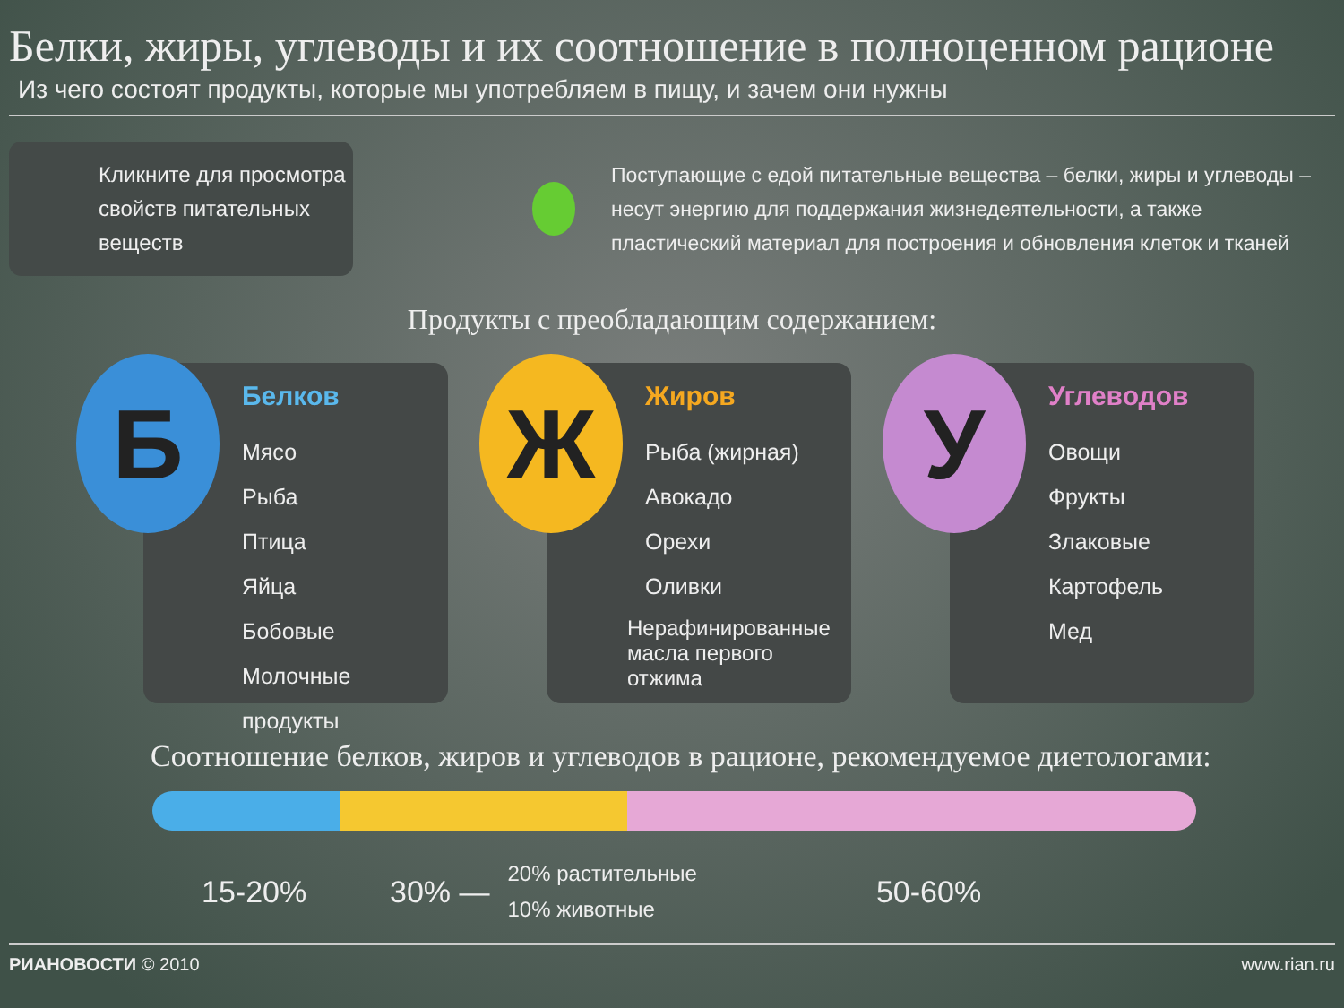Белки, жиры, углеводы и их соотношение в полноценном рационе
Из чего состоят продукты, которые мы употребляем в пищу, и зачем они нужны
Кликните для просмотра свойств питательных веществ
Поступающие с едой питательные вещества – белки, жиры и углеводы – несут энергию для поддержания жизнедеятельности, а также пластический материал для построения и обновления клеток и тканей
Продукты с преобладающим содержанием:
Б
Белков
Мясо
Рыба
Птица
Яйца
Бобовые
Молочные продукты
Ж
Жиров
Рыба (жирная)
Авокадо
Орехи
Оливки
Нерафинированные масла первого отжима
У
Углеводов
Овощи
Фрукты
Злаковые
Картофель
Мед
Соотношение белков, жиров и углеводов в рационе, рекомендуемое диетологами:
15-20% 30% — 20% растительные
10% животные 50-60%
РИАНОВОСТИ © 2010 www.rian.ru